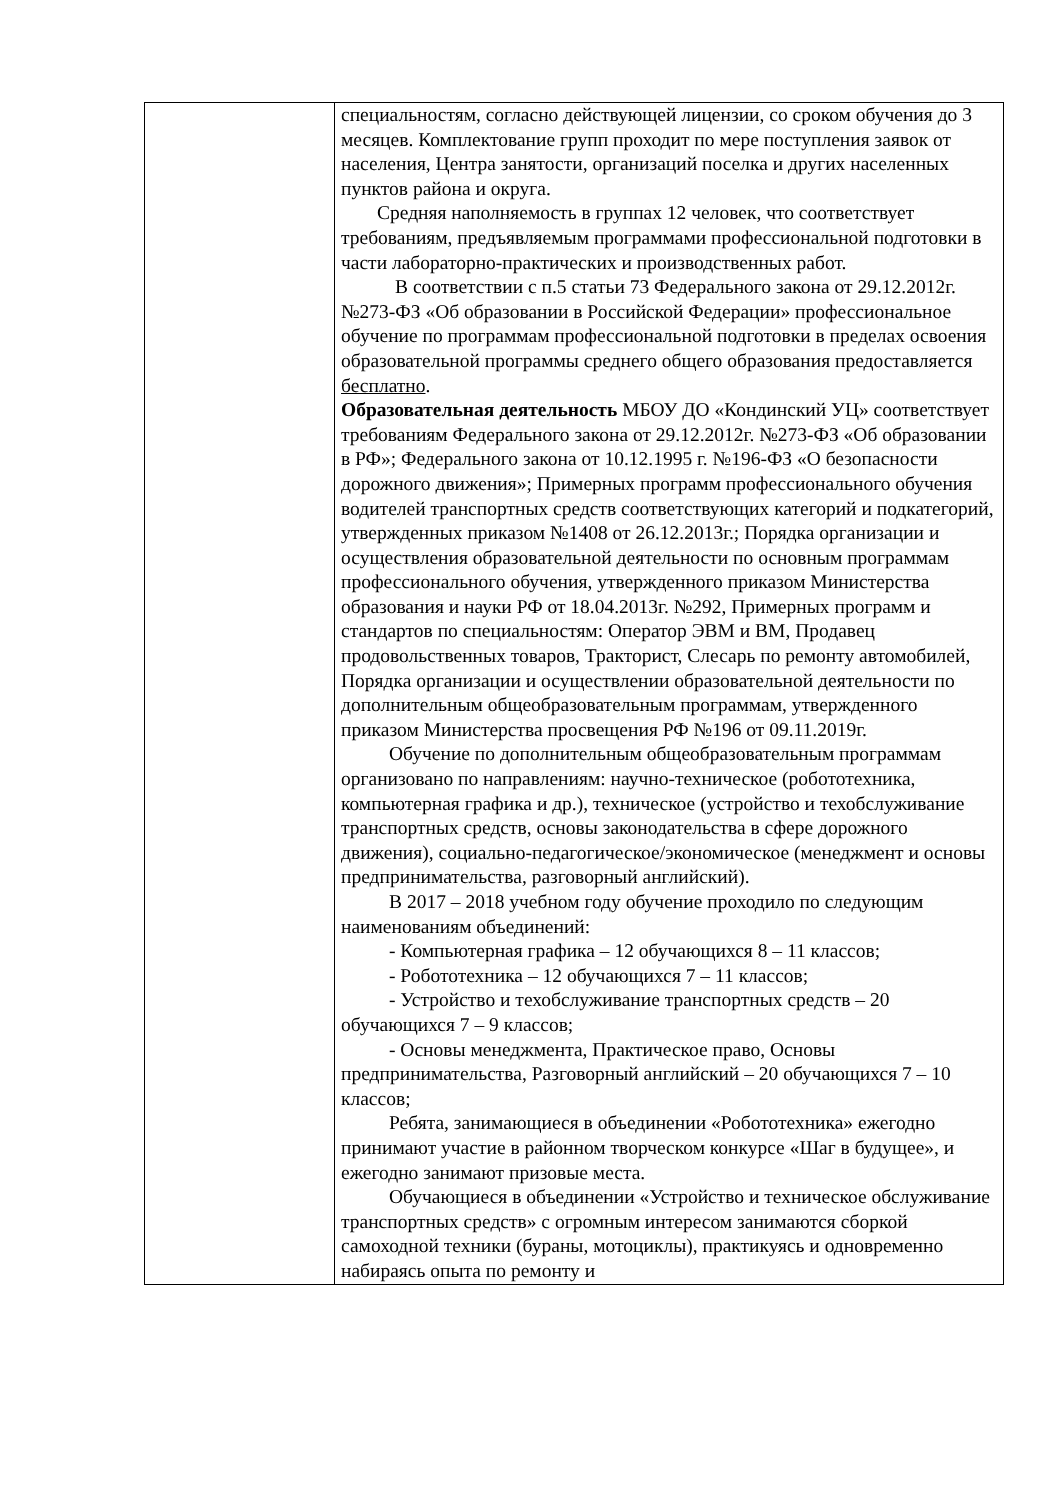| | специальностям, согласно действующей лицензии, со сроком обучения до 3 месяцев. Комплектование групп проходит по мере поступления заявок от населения, Центра занятости, организаций поселка и других населенных пунктов района и округа. Средняя наполняемость в группах 12 человек, что соответствует требованиям, предъявляемым программами профессиональной подготовки в части лабораторно-практических и производственных работ. В соответствии с п.5 статьи 73 Федерального закона от 29.12.2012г. №273-ФЗ «Об образовании в Российской Федерации» профессиональное обучение по программам профессиональной подготовки в пределах освоения образовательной программы среднего общего образования предоставляется бесплатно . Образовательная деятельность МБОУ ДО «Кондинский УЦ» соответствует требованиям Федерального закона от 29.12.2012г. №273-ФЗ «Об образовании в РФ»; Федерального закона от 10.12.1995 г. №196-ФЗ «О безопасности дорожного движения»; Примерных программ профессионального обучения водителей транспортных средств соответствующих категорий и подкатегорий, утвержденных приказом №1408 от 26.12.2013г.; Порядка организации и осуществления образовательной деятельности по основным программам профессионального обучения, утвержденного приказом Министерства образования и науки РФ от 18.04.2013г. №292, Примерных программ и стандартов по специальностям: Оператор ЭВМ и ВМ, Продавец продовольственных товаров, Тракторист, Слесарь по ремонту автомобилей, Порядка организации и осуществлении образовательной деятельности по дополнительным общеобразовательным программам, утвержденного приказом Министерства просвещения РФ №196 от 09.11.2019г. Обучение по дополнительным общеобразовательным программам организовано по направлениям: научно-техническое (робототехника, компьютерная графика и др.), техническое (устройство и техобслуживание транспортных средств, основы законодательства в сфере дорожного движения), социально-педагогическое/экономическое (менеджмент и основы предпринимательства, разговорный английский). В 2017 – 2018 учебном году обучение проходило по следующим наименованиям объединений: - Компьютерная графика – 12 обучающихся 8 – 11 классов; - Робототехника – 12 обучающихся 7 – 11 классов; - Устройство и техобслуживание транспортных средств – 20 обучающихся 7 – 9 классов; - Основы менеджмента, Практическое право, Основы предпринимательства, Разговорный английский – 20 обучающихся 7 – 10 классов; Ребята, занимающиеся в объединении «Робототехника» ежегодно принимают участие в районном творческом конкурсе «Шаг в будущее», и ежегодно занимают призовые места. Обучающиеся в объединении «Устройство и техническое обслуживание транспортных средств» с огромным интересом занимаются сборкой самоходной техники (бураны, мотоциклы), практикуясь и одновременно набираясь опыта по ремонту и |